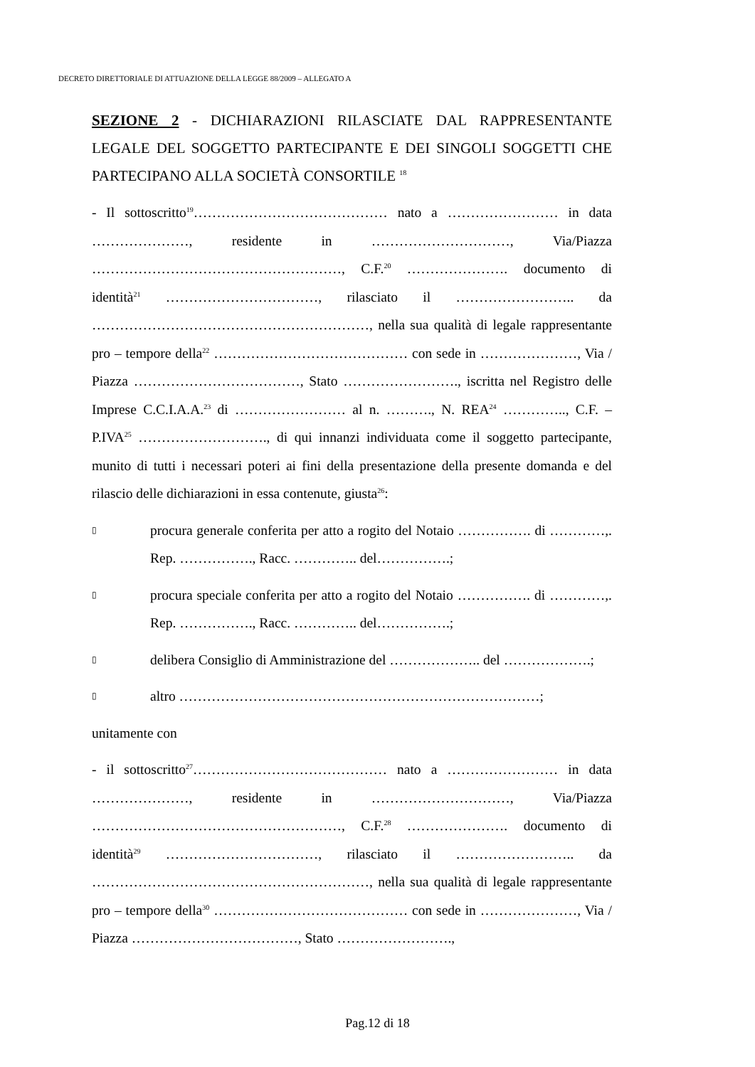DECRETO DIRETTORIALE DI ATTUAZIONE DELLA LEGGE 88/2009 – ALLEGATO A
SEZIONE 2 - DICHIARAZIONI RILASCIATE DAL RAPPRESENTANTE LEGALE DEL SOGGETTO PARTECIPANTE E DEI SINGOLI SOGGETTI CHE PARTECIPANO ALLA SOCIETÀ CONSORTILE <sup>18</sup>
- Il sottoscritto<sup>19</sup>…………………………………… nato a …………………… in data …………………, residente in …………………………, Via/Piazza ………………………………………………, C.F.<sup>20</sup> …………………. documento di identità<sup>21</sup> ……………………………, rilasciato il …………………….. da ……………………………………………………, nella sua qualità di legale rappresentante pro – tempore della<sup>22</sup> …………………………………… con sede in …………………, Via / Piazza ………………………………, Stato ……………………., iscritta nel Registro delle Imprese C.C.I.A.A.<sup>23</sup> di …………………… al n. ………., N. REA<sup>24</sup> ………….., C.F. – P.IVA<sup>25</sup> ………………………., di qui innanzi individuata come il soggetto partecipante, munito di tutti i necessari poteri ai fini della presentazione della presente domanda e del rilascio delle dichiarazioni in essa contenute, giusta<sup>26</sup>:
▯ procura generale conferita per atto a rogito del Notaio ……………. di …………,. Rep. ……………., Racc. ………….. del…………….;
▯ procura speciale conferita per atto a rogito del Notaio ……………. di …………,. Rep. ……………., Racc. ………….. del…………….;
▯ delibera Consiglio di Amministrazione del ……………….. del ……………….;
▯ altro ……………………………………………………………………;
unitamente con
- il sottoscritto<sup>27</sup>…………………………………… nato a …………………… in data …………………, residente in …………………………, Via/Piazza ………………………………………………, C.F.<sup>28</sup> …………………. documento di identità<sup>29</sup> ……………………………, rilasciato il …………………….. da ……………………………………………………, nella sua qualità di legale rappresentante pro – tempore della<sup>30</sup> …………………………………… con sede in …………………, Via / Piazza ………………………………, Stato …………………….,
Pag.12 di 18